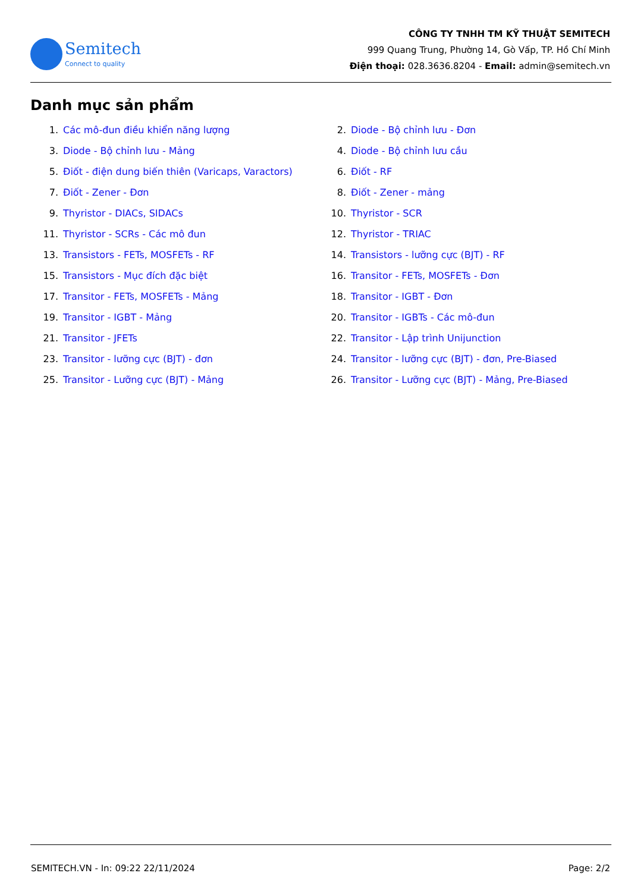Semitech
Connect to quality
CÔNG TY TNHH TM KỸ THUẬT SEMITECH
999 Quang Trung, Phường 14, Gò Vấp, TP. Hồ Chí Minh
Điện thoại: 028.3636.8204 - Email: admin@semitech.vn
Danh mục sản phẩm
1. Các mô-đun điều khiển năng lượng
2. Diode - Bộ chỉnh lưu - Đơn
3. Diode - Bộ chỉnh lưu - Mảng
4. Diode - Bộ chỉnh lưu cầu
5. Điốt - điện dung biến thiên (Varicaps, Varactors)
6. Điốt - RF
7. Điốt - Zener - Đơn
8. Điốt - Zener - mảng
9. Thyristor - DIACs, SIDACs
10. Thyristor - SCR
11. Thyristor - SCRs - Các mô đun
12. Thyristor - TRIAC
13. Transistors - FETs, MOSFETs - RF
14. Transistors - lưỡng cực (BJT) - RF
15. Transistors - Mục đích đặc biệt
16. Transitor - FETs, MOSFETs - Đơn
17. Transitor - FETs, MOSFETs - Mảng
18. Transitor - IGBT - Đơn
19. Transitor - IGBT - Mảng
20. Transitor - IGBTs - Các mô-đun
21. Transitor - JFETs
22. Transitor - Lập trình Unijunction
23. Transitor - lưỡng cực (BJT) - đơn
24. Transitor - lưỡng cực (BJT) - đơn, Pre-Biased
25. Transitor - Lưỡng cực (BJT) - Mảng
26. Transitor - Lưỡng cực (BJT) - Mảng, Pre-Biased
SEMITECH.VN - In: 09:22 22/11/2024 Page: 2/2